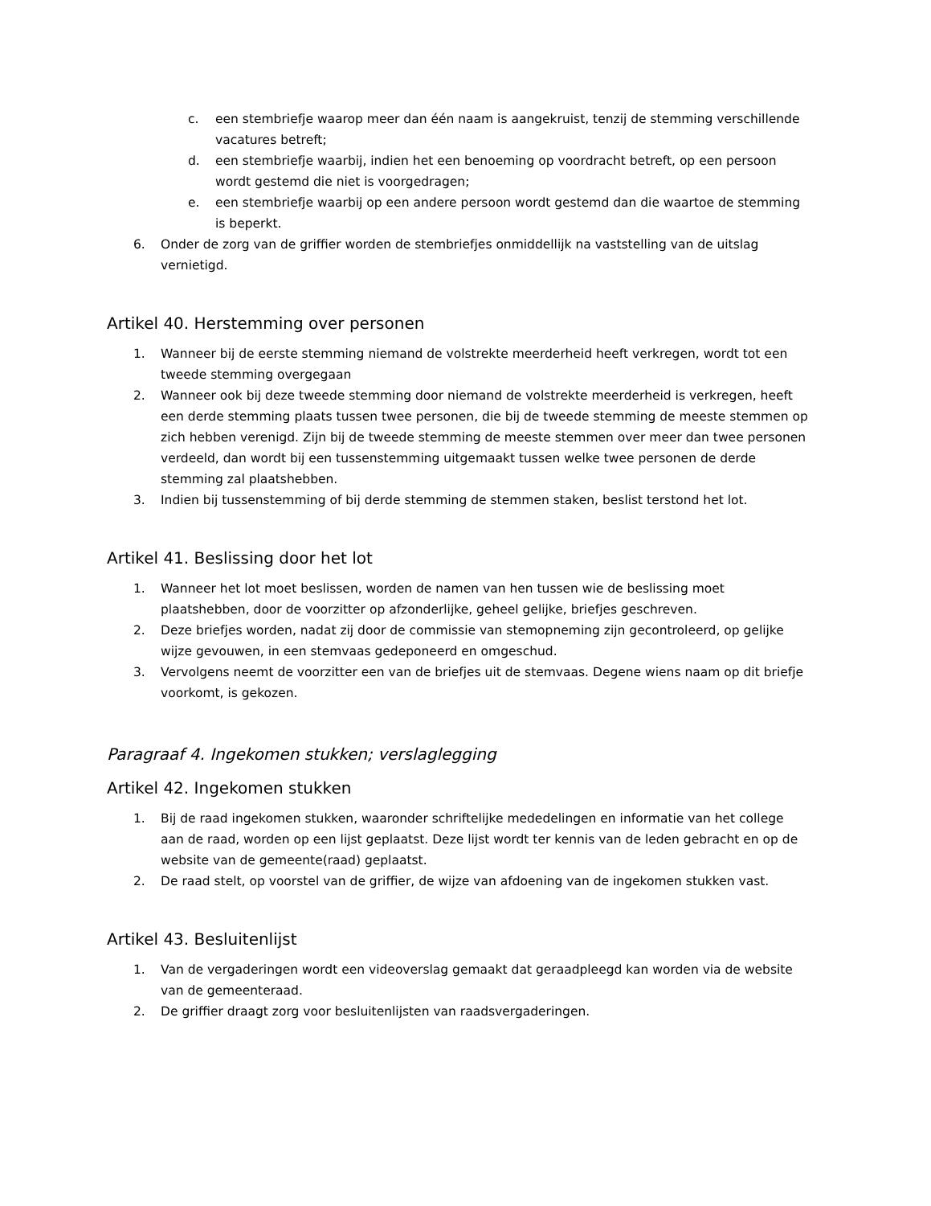c. een stembriefje waarop meer dan één naam is aangekruist, tenzij de stemming verschillende vacatures betreft;
d. een stembriefje waarbij, indien het een benoeming op voordracht betreft, op een persoon wordt gestemd die niet is voorgedragen;
e. een stembriefje waarbij op een andere persoon wordt gestemd dan die waartoe de stemming is beperkt.
6. Onder de zorg van de griffier worden de stembriefjes onmiddellijk na vaststelling van de uitslag vernietigd.
Artikel 40. Herstemming over personen
1. Wanneer bij de eerste stemming niemand de volstrekte meerderheid heeft verkregen, wordt tot een tweede stemming overgegaan
2. Wanneer ook bij deze tweede stemming door niemand de volstrekte meerderheid is verkregen, heeft een derde stemming plaats tussen twee personen, die bij de tweede stemming de meeste stemmen op zich hebben verenigd. Zijn bij de tweede stemming de meeste stemmen over meer dan twee personen verdeeld, dan wordt bij een tussenstemming uitgemaakt tussen welke twee personen de derde stemming zal plaatshebben.
3. Indien bij tussenstemming of bij derde stemming de stemmen staken, beslist terstond het lot.
Artikel 41. Beslissing door het lot
1. Wanneer het lot moet beslissen, worden de namen van hen tussen wie de beslissing moet plaatshebben, door de voorzitter op afzonderlijke, geheel gelijke, briefjes geschreven.
2. Deze briefjes worden, nadat zij door de commissie van stemopneming zijn gecontroleerd, op gelijke wijze gevouwen, in een stemvaas gedeponeerd en omgeschud.
3. Vervolgens neemt de voorzitter een van de briefjes uit de stemvaas. Degene wiens naam op dit briefje voorkomt, is gekozen.
Paragraaf 4. Ingekomen stukken; verslaglegging
Artikel 42. Ingekomen stukken
1. Bij de raad ingekomen stukken, waaronder schriftelijke mededelingen en informatie van het college aan de raad, worden op een lijst geplaatst. Deze lijst wordt ter kennis van de leden gebracht en op de website van de gemeente(raad) geplaatst.
2. De raad stelt, op voorstel van de griffier, de wijze van afdoening van de ingekomen stukken vast.
Artikel 43. Besluitenlijst
1. Van de vergaderingen wordt een videoverslag gemaakt dat geraadpleegd kan worden via de website van de gemeenteraad.
2. De griffier draagt zorg voor besluitenlijsten van raadsvergaderingen.